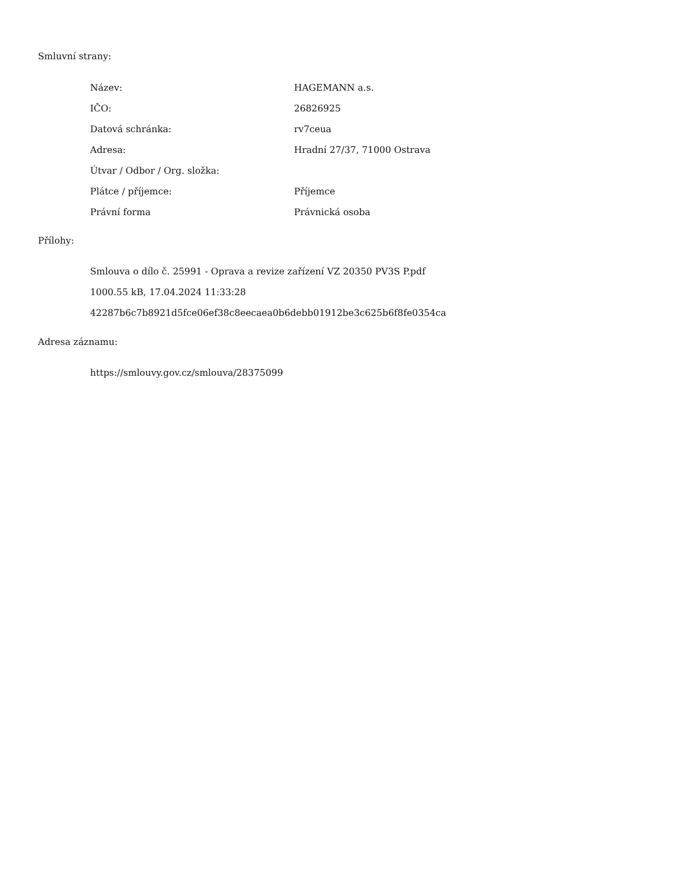Smluvní strany:
| Název: | HAGEMANN a.s. |
| IČO: | 26826925 |
| Datová schránka: | rv7ceua |
| Adresa: | Hradní 27/37, 71000 Ostrava |
| Útvar / Odbor / Org. složka: | |
| Plátce / příjemce: | Příjemce |
| Právní forma | Právnická osoba |
Přílohy:
Smlouva o dílo č. 25991 - Oprava a revize zařízení VZ 20350 PV3S P.pdf
1000.55 kB, 17.04.2024 11:33:28
42287b6c7b8921d5fce06ef38c8eecaea0b6debb01912be3c625b6f8fe0354ca
Adresa záznamu:
https://smlouvy.gov.cz/smlouva/28375099